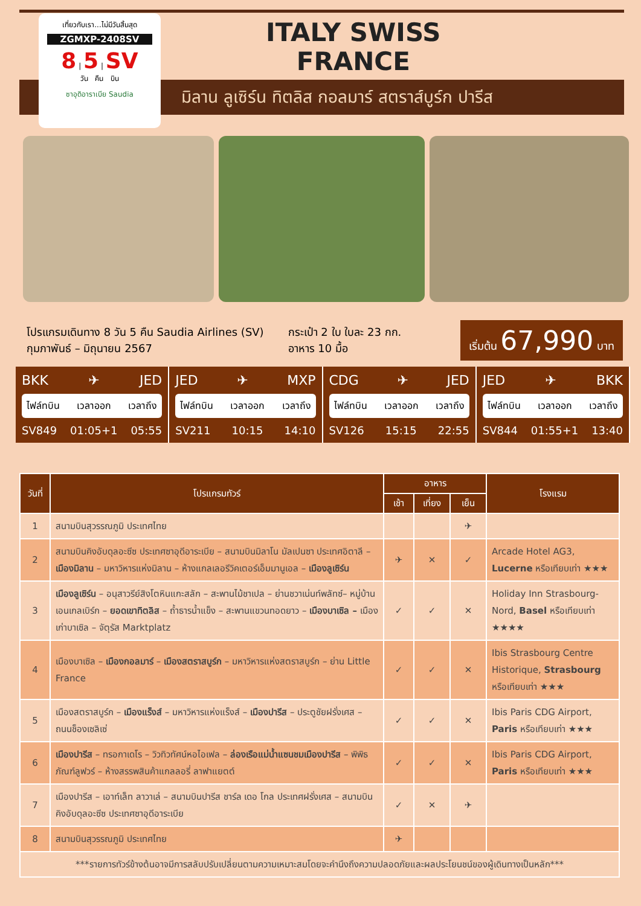เที่ยวกับเรา...ไม่มีวันสิ้นสุด
ZGMXP-2408SV
8 | 5 | SV
วัน คืน บิน
ซาอุดิอาราเบีย Saudia
ITALY SWISS
FRANCE
มิลาน ลูเซิร์น ทิตลิส กอลมาร์ สตราส์บูร์ก ปารีส
โปรแกรมเดินทาง 8 วัน 5 คืน Saudia Airlines (SV)
กุมภาพันธ์ – มิถุนายน 2567
กระเป๋า 2 ใบ ใบละ 23 กก.
อาหาร 10 มื้อ
เริ่มต้น 67,990 บาท
BKK ✈ JED
ไฟล์ทบิน เวลาออก เวลาถึง
SV849 01:05+1 05:55
JED ✈ MXP
ไฟล์ทบิน เวลาออก เวลาถึง
SV211 10:15 14:10
CDG ✈ JED
ไฟล์ทบิน เวลาออก เวลาถึง
SV126 15:15 22:55
JED ✈ BKK
ไฟล์ทบิน เวลาออก เวลาถึง
SV844 01:55+1 13:40
| วันที่ | โปรแกรมทัวร์ | อาหาร | | | โรงแรม |
| --- | --- | --- | --- | --- | --- |
| | | เช้า | เที่ยง | เย็น | |
| 1 | สนามบินสุวรรณภูมิ ประเทศไทย | | | ✈ | |
| 2 | สนามบินคิงอับดุลอะซีซ ประเทศซาอุดีอาระเบีย – สนามบินมิลาโน มัลเปนซา ประเทศอิตาลี – เมืองมิลาน – มหาวิหารแห่งมิลาน – ห้างแกลเลอรีวิคเตอร์เอ็มมานูเอล – เมืองลูเซิร์น | ✈ | ✕ | ✓ | Arcade Hotel AG3, Lucerne หรือเทียบเท่า ★★★ |
| 3 | เมืองลูเซิร์น – อนุสาวรีย์สิงโตหินแกะสลัก – สะพานไม้ชาเปล – ย่านชวาเน่นท์พลัทซ์– หมู่บ้านเอนเกลเบิร์ก – ยอดเขาทิตลิส – ถ้ำธารน้ำแข็ง – สะพานแขวนทอดยาว – เมืองบาเซิล – เมืองเก่าบาเซิล – จัตุรัส Marktplatz | ✓ | ✓ | ✕ | Holiday Inn Strasbourg-Nord, Basel หรือเทียบเท่า ★★★★ |
| 4 | เมืองบาเซิล – เมืองกอลมาร์ – เมืองสตราสบูร์ก – มหาวิหารแห่งสตราสบูร์ก – ย่าน Little France | ✓ | ✓ | ✕ | Ibis Strasbourg Centre Historique, Strasbourg หรือเทียบเท่า ★★★ |
| 5 | เมืองสตราสบูร์ก – เมืองแร็งส์ – มหาวิหารแห่งแร็งส์ – เมืองปารีส – ประตูชัยฝรั่งเศส – ถนนช็องเซลิเซ่ | ✓ | ✓ | ✕ | Ibis Paris CDG Airport, Paris หรือเทียบเท่า ★★★ |
| 6 | เมืองปารีส – ทรอกาเดโร – วิวทิวทัศน์หอไอเฟล – ล่องเรือแม่น้ำแซนชมเมืองปารีส – พิพิธภัณฑ์ลูฟวร์ – ห้างสรรพสินค้าแกลลอรี่ ลาฟาแยตต์ | ✓ | ✓ | ✕ | Ibis Paris CDG Airport, Paris หรือเทียบเท่า ★★★ |
| 7 | เมืองปารีส – เอาท์เล็ท ลาวาเล่ – สนามบินปารีส ชาร์ล เดอ โกล ประเทศฝรั่งเศส – สนามบินคิงอับดุลอะซีซ ประเทศซาอุดีอาระเบีย | ✓ | ✕ | ✈ | |
| 8 | สนามบินสุวรรณภูมิ ประเทศไทย | ✈ | | | |
| ***รายการทัวร์ข้างต้นอาจมีการสลับปรับเปลี่ยนตามความเหมาะสมโดยจะคำนึงถึงความปลอดภัยและผลประโยนชน์ของผู้เดินทางเป็นหลัก*** | | | | | |